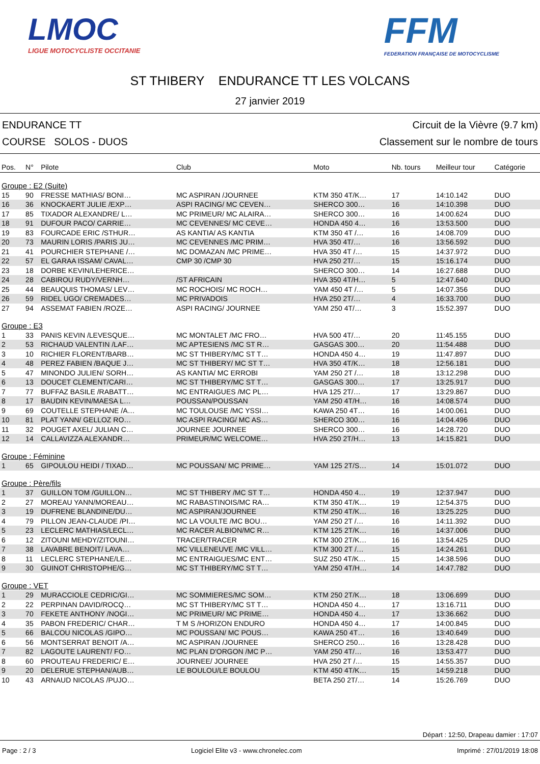LMOC
LIGUE MOTOCYCLISTE OCCITANIE
FFM
FEDERATION FRANÇAISE DE MOTOCYCLISME
ST THIBERY ENDURANCE TT LES VOLCANS
27 janvier 2019
ENDURANCE TT
COURSE SOLOS - DUOS
Circuit de la Vièvre (9.7 km)
Classement sur le nombre de tours
| Pos. | N° | Pilote | Club | Moto | Nb. tours | Meilleur tour | Catégorie |
| --- | --- | --- | --- | --- | --- | --- | --- |
| Groupe : E2 (Suite) | | | | | | | |
| 15 | 90 | FRESSE MATHIAS/ BONI… | MC ASPIRAN /JOURNEE | KTM 350 4T/K… | 17 | 14:10.142 | DUO |
| 16 | 36 | KNOCKAERT JULIE /EXP… | ASPI RACING/ MC CEVEN… | SHERCO 300… | 16 | 14:10.398 | DUO |
| 17 | 85 | TIXADOR ALEXANDRE/ L… | MC PRIMEUR/ MC ALAIRA… | SHERCO 300… | 16 | 14:00.624 | DUO |
| 18 | 91 | DUFOUR PACO/ CARRIE… | MC CEVENNES/ MC CEVE… | HONDA 450 4… | 16 | 13:53.500 | DUO |
| 19 | 83 | FOURCADE ERIC /STHUR… | AS KANTIA/ AS KANTIA | KTM 350 4T /… | 16 | 14:08.709 | DUO |
| 20 | 73 | MAURIN LORIS /PARIS JU… | MC CEVENNES /MC PRIM… | HVA 350 4T/… | 16 | 13:56.592 | DUO |
| 21 | 41 | POURCHIER STEPHANE /… | MC DOMAZAN /MC PRIME… | HVA 350 4T /… | 15 | 14:37.972 | DUO |
| 22 | 57 | EL GARAA ISSAM/ CAVAL… | CMP 30 /CMP 30 | HVA 250 2T/… | 15 | 15:16.174 | DUO |
| 23 | 18 | DORBE KEVIN/LEHERICE… | | SHERCO 300… | 14 | 16:27.688 | DUO |
| 24 | 28 | CABIROU RUDY/VERNH… | /ST AFRICAIN | HVA 350 4T/H… | 5 | 12:47.640 | DUO |
| 25 | 44 | BEAUQUIS THOMAS/ LEV… | MC ROCHOIS/ MC ROCH… | YAM 450 4T /… | 5 | 14:07.356 | DUO |
| 26 | 59 | RIDEL UGO/ CREMADES… | MC PRIVADOIS | HVA 250 2T/… | 4 | 16:33.700 | DUO |
| 27 | 94 | ASSEMAT FABIEN /ROZE… | ASPI RACING/ JOURNEE | YAM 250 4T/… | 3 | 15:52.397 | DUO |
| Groupe : E3 | | | | | | | |
| 1 | 33 | PANIS KEVIN /LEVESQUE… | MC MONTALET /MC FRO… | HVA 500 4T/… | 20 | 11:45.155 | DUO |
| 2 | 53 | RICHAUD VALENTIN /LAF… | MC APTESIENS /MC ST R… | GASGAS 300… | 20 | 11:54.488 | DUO |
| 3 | 10 | RICHIER FLORENT/BARB… | MC ST THIBERY/MC ST T… | HONDA 450 4… | 19 | 11:47.897 | DUO |
| 4 | 48 | PEREZ FABIEN /BAQUE J… | MC ST THIBERY/ MC ST T… | HVA 350 4T/K… | 18 | 12:56.181 | DUO |
| 5 | 47 | MINONDO JULIEN/ SORH… | AS KANTIA/ MC ERROBI | YAM 250 2T /… | 18 | 13:12.298 | DUO |
| 6 | 13 | DOUCET CLEMENT/CARI… | MC ST THIBERY/MC ST T… | GASGAS 300… | 17 | 13:25.917 | DUO |
| 7 | 77 | BUFFAZ BASILE /RABATT… | MC ENTRAIGUES /MC PL… | HVA 125 2T/… | 17 | 13:29.867 | DUO |
| 8 | 17 | BAUDIN KEVIN/MAESA L… | POUSSAN/POUSSAN | YAM 250 4T/H… | 16 | 14:08.574 | DUO |
| 9 | 69 | COUTELLE STEPHANE /A… | MC TOULOUSE /MC YSSI… | KAWA 250 4T… | 16 | 14:00.061 | DUO |
| 10 | 81 | PLAT YANN/ GELLOZ RO… | MC ASPI RACING/ MC AS… | SHERCO 300… | 16 | 14:04.496 | DUO |
| 11 | 32 | POUGET AXEL/ JULIAN C… | JOURNEE JOURNEE | SHERCO 300… | 16 | 14:28.720 | DUO |
| 12 | 14 | CALLAVIZZA ALEXANDR… | PRIMEUR/MC WELCOME… | HVA 250 2T/H… | 13 | 14:15.821 | DUO |
| Groupe : Féminine | | | | | | | |
| 1 | 65 | GIPOULOU HEIDI / TIXAD… | MC POUSSAN/ MC PRIME… | YAM 125 2T/S… | 14 | 15:01.072 | DUO |
| Groupe : Père/fils | | | | | | | |
| 1 | 37 | GUILLON TOM /GUILLON… | MC ST THIBERY /MC ST T… | HONDA 450 4… | 19 | 12:37.947 | DUO |
| 2 | 27 | MOREAU YANN/MOREAU… | MC RABASTINOIS/MC RA… | KTM 350 4T/K… | 19 | 12:54.375 | DUO |
| 3 | 19 | DUFRENE BLANDINE/DU… | MC ASPIRAN/JOURNEE | KTM 250 4T/K… | 16 | 13:25.225 | DUO |
| 4 | 79 | PILLON JEAN-CLAUDE /PI… | MC LA VOULTE /MC BOU… | YAM 250 2T /… | 16 | 14:11.392 | DUO |
| 5 | 23 | LECLERC MATHIAS/LECL… | MC RACER ALBION/MC R… | KTM 125 2T/K… | 16 | 14:37.006 | DUO |
| 6 | 12 | ZITOUNI MEHDY/ZITOUNI… | TRACER/TRACER | KTM 300 2T/K… | 16 | 13:54.425 | DUO |
| 7 | 38 | LAVABRE BENOIT/ LAVA… | MC VILLENEUVE /MC VILL… | KTM 300 2T /… | 15 | 14:24.261 | DUO |
| 8 | 11 | LECLERC STEPHANE/LE… | MC ENTRAIGUES/MC ENT… | SUZ 250 4T/K… | 15 | 14:38.596 | DUO |
| 9 | 30 | GUINOT CHRISTOPHE/G… | MC ST THIBERY/MC ST T… | YAM 250 4T/H… | 14 | 14:47.782 | DUO |
| Groupe : VET | | | | | | | |
| 1 | 29 | MURACCIOLE CEDRIC/GI… | MC SOMMIERES/MC SOM… | KTM 250 2T/K… | 18 | 13:06.699 | DUO |
| 2 | 22 | PERPINAN DAVID/ROCQ… | MC ST THIBERY/MC ST T… | HONDA 450 4… | 17 | 13:16.711 | DUO |
| 3 | 70 | FEKETE ANTHONY /NOGI… | MC PRIMEUR/ MC PRIME… | HONDA 450 4… | 17 | 13:36.662 | DUO |
| 4 | 35 | PABON FREDERIC/ CHAR… | T M S /HORIZON ENDURO | HONDA 450 4… | 17 | 14:00.845 | DUO |
| 5 | 66 | BALCOU NICOLAS /GIPO… | MC POUSSAN/ MC POUS… | KAWA 250 4T… | 16 | 13:40.649 | DUO |
| 6 | 56 | MONTSERRAT BENOIT /A… | MC ASPIRAN /JOURNEE | SHERCO 250… | 16 | 13:28.428 | DUO |
| 7 | 82 | LAGOUTE LAURENT/ FO… | MC PLAN D'ORGON /MC P… | YAM 250 4T/… | 16 | 13:53.477 | DUO |
| 8 | 60 | PROUTEAU FREDERIC/ E… | JOURNEE/ JOURNEE | HVA 250 2T /… | 15 | 14:55.357 | DUO |
| 9 | 20 | DELERUE STEPHAN/AUB… | LE BOULOU/LE BOULOU | KTM 450 4T/K… | 15 | 14:59.218 | DUO |
| 10 | 43 | ARNAUD NICOLAS /PUJO… | | BETA 250 2T/… | 14 | 15:26.769 | DUO |
Départ : 12:50, Drapeau damier : 17:07
Page : 2 / 3 Logiciel Elite v3 - www.chronelec.com Imprimé : 27/01/2019 18:08